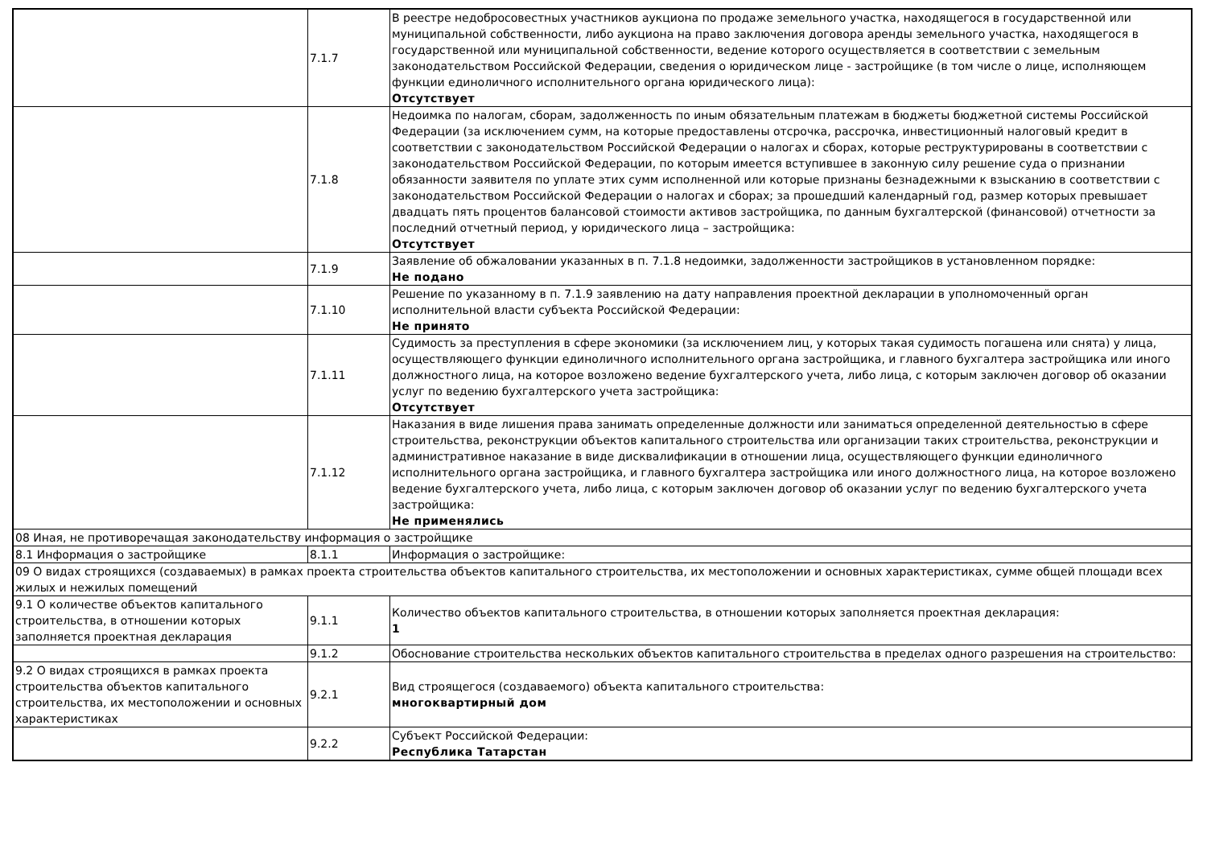| | 7.1.7 | В реестре недобросовестных участников аукциона по продаже земельного участка, находящегося в государственной или муниципальной собственности, либо аукциона на право заключения договора аренды земельного участка, находящегося в государственной или муниципальной собственности, ведение которого осуществляется в соответствии с земельным законодательством Российской Федерации, сведения о юридическом лице - застройщике (в том числе о лице, исполняющем функции единоличного исполнительного органа юридического лица): Отсутствует |
| | 7.1.8 | Недоимка по налогам, сборам, задолженность по иным обязательным платежам в бюджеты бюджетной системы Российской Федерации (за исключением сумм, на которые предоставлены отсрочка, рассрочка, инвестиционный налоговый кредит в соответствии с законодательством Российской Федерации о налогах и сборах, которые реструктурированы в соответствии с законодательством Российской Федерации, по которым имеется вступившее в законную силу решение суда о признании обязанности заявителя по уплате этих сумм исполненной или которые признаны безнадежными к взысканию в соответствии с законодательством Российской Федерации о налогах и сборах; за прошедший календарный год, размер которых превышает двадцать пять процентов балансовой стоимости активов застройщика, по данным бухгалтерской (финансовой) отчетности за последний отчетный период, у юридического лица – застройщика: Отсутствует |
| | 7.1.9 | Заявление об обжаловании указанных в п. 7.1.8 недоимки, задолженности застройщиков в установленном порядке: Не подано |
| | 7.1.10 | Решение по указанному в п. 7.1.9 заявлению на дату направления проектной декларации в уполномоченный орган исполнительной власти субъекта Российской Федерации: Не принято |
| | 7.1.11 | Судимость за преступления в сфере экономики (за исключением лиц, у которых такая судимость погашена или снята) у лица, осуществляющего функции единоличного исполнительного органа застройщика, и главного бухгалтера застройщика или иного должностного лица, на которое возложено ведение бухгалтерского учета, либо лица, с которым заключен договор об оказании услуг по ведению бухгалтерского учета застройщика: Отсутствует |
| | 7.1.12 | Наказания в виде лишения права занимать определенные должности или заниматься определенной деятельностью в сфере строительства, реконструкции объектов капитального строительства или организации таких строительства, реконструкции и административное наказание в виде дисквалификации в отношении лица, осуществляющего функции единоличного исполнительного органа застройщика, и главного бухгалтера застройщика или иного должностного лица, на которое возложено ведение бухгалтерского учета, либо лица, с которым заключен договор об оказании услуг по ведению бухгалтерского учета застройщика: Не применялись |
| 08 Иная, не противоречащая законодательству информация о застройщике | | |
| 8.1 Информация о застройщике | 8.1.1 | Информация о застройщике: |
| 09 О видах строящихся (создаваемых) в рамках проекта строительства объектов капитального строительства, их местоположении и основных характеристиках, сумме общей площади всех жилых и нежилых помещений | | |
| 9.1 О количестве объектов капитального строительства, в отношении которых заполняется проектная декларация | 9.1.1 | Количество объектов капитального строительства, в отношении которых заполняется проектная декларация: 1 |
| | 9.1.2 | Обоснование строительства нескольких объектов капитального строительства в пределах одного разрешения на строительство: |
| 9.2 О видах строящихся в рамках проекта строительства объектов капитального строительства, их местоположении и основных характеристиках | 9.2.1 | Вид строящегося (создаваемого) объекта капитального строительства: многоквартирный дом |
| | 9.2.2 | Субъект Российской Федерации: Республика Татарстан |